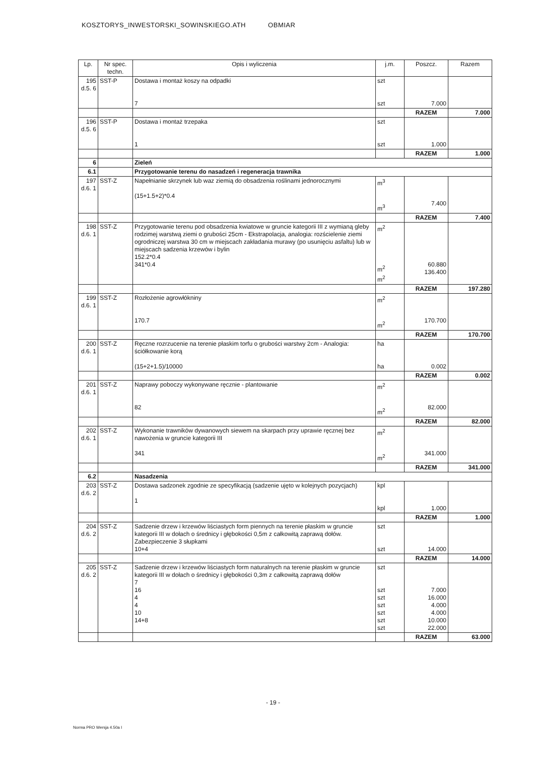KOSZTORYS_INWESTORSKI_SOWINSKIEGO.ATH OBMIAR
| Lp. | Nr spec. techn. | Opis i wyliczenia | j.m. | Poszcz. | Razem |
| --- | --- | --- | --- | --- | --- |
| 195 d.5. 6 | SST-P | Dostawa i montaż koszy na odpadki 7 | szt szt | 7.000 | |
| | | | | RAZEM | 7.000 |
| 196 d.5. 6 | SST-P | Dostawa i montaż trzepaka 1 | szt szt | 1.000 | |
| | | | | RAZEM | 1.000 |
| 6 | | Zieleń | | | |
| 6.1 | | Przygotowanie terenu do nasadzeń i regeneracja trawnika | | | |
| 197 d.6. 1 | SST-Z | Napełnianie skrzynek lub waz ziemią do obsadzenia roślinami jednorocznymi (15+1.5+2)*0.4 | m<sup>3</sup> m<sup>3</sup> | 7.400 | |
| | | | | RAZEM | 7.400 |
| 198 d.6. 1 | SST-Z | Przygotowanie terenu pod obsadzenia kwiatowe w gruncie kategorii III z wymianą gleby rodzimej warstwą ziemi o grubości 25cm - Ekstrapolacja, analogia: rozścielenie ziemi ogrodniczej warstwa 30 cm w miejscach zakładania murawy (po usunięciu asfaltu) lub w miejscach sadzenia krzewów i bylin 152.2*0.4 341*0.4 | m<sup>2</sup> m<sup>2</sup> m<sup>2</sup> | 60.880 136.400 | |
| | | | | RAZEM | 197.280 |
| 199 d.6. 1 | SST-Z | Rozłożenie agrowłókniny 170.7 | m<sup>2</sup> m<sup>2</sup> | 170.700 | |
| | | | | RAZEM | 170.700 |
| 200 d.6. 1 | SST-Z | Ręczne rozrzucenie na terenie płaskim torfu o grubości warstwy 2cm - Analogia: ściółkowanie korą (15+2+1.5)/10000 | ha ha | 0.002 | |
| | | | | RAZEM | 0.002 |
| 201 d.6. 1 | SST-Z | Naprawy poboczy wykonywane ręcznie - plantowanie 82 | m<sup>2</sup> m<sup>2</sup> | 82.000 | |
| | | | | RAZEM | 82.000 |
| 202 d.6. 1 | SST-Z | Wykonanie trawników dywanowych siewem na skarpach przy uprawie ręcznej bez nawożenia w gruncie kategorii III 341 | m<sup>2</sup> m<sup>2</sup> | 341.000 | |
| | | | | RAZEM | 341.000 |
| 6.2 | | Nasadzenia | | | |
| 203 d.6. 2 | SST-Z | Dostawa sadzonek zgodnie ze specyfikacją (sadzenie ujęto w kolejnych pozycjach) 1 | kpl kpl | 1.000 | |
| | | | | RAZEM | 1.000 |
| 204 d.6. 2 | SST-Z | Sadzenie drzew i krzewów liściastych form piennych na terenie płaskim w gruncie kategorii III w dołach o średnicy i głębokości 0,5m z całkowitą zaprawą dołów. Zabezpieczenie 3 słupkami 10+4 | szt szt | 14.000 | |
| | | | | RAZEM | 14.000 |
| 205 d.6. 2 | SST-Z | Sadzenie drzew i krzewów liściastych form naturalnych na terenie płaskim w gruncie kategorii III w dołach o średnicy i głębokości 0,3m z całkowitą zaprawą dołów 7 16 4 4 10 14+8 | szt szt szt szt szt szt szt | 7.000 16.000 4.000 4.000 10.000 22.000 | |
| | | | | RAZEM | 63.000 |
- 19 -
Norma PRO Wersja 4.50a I